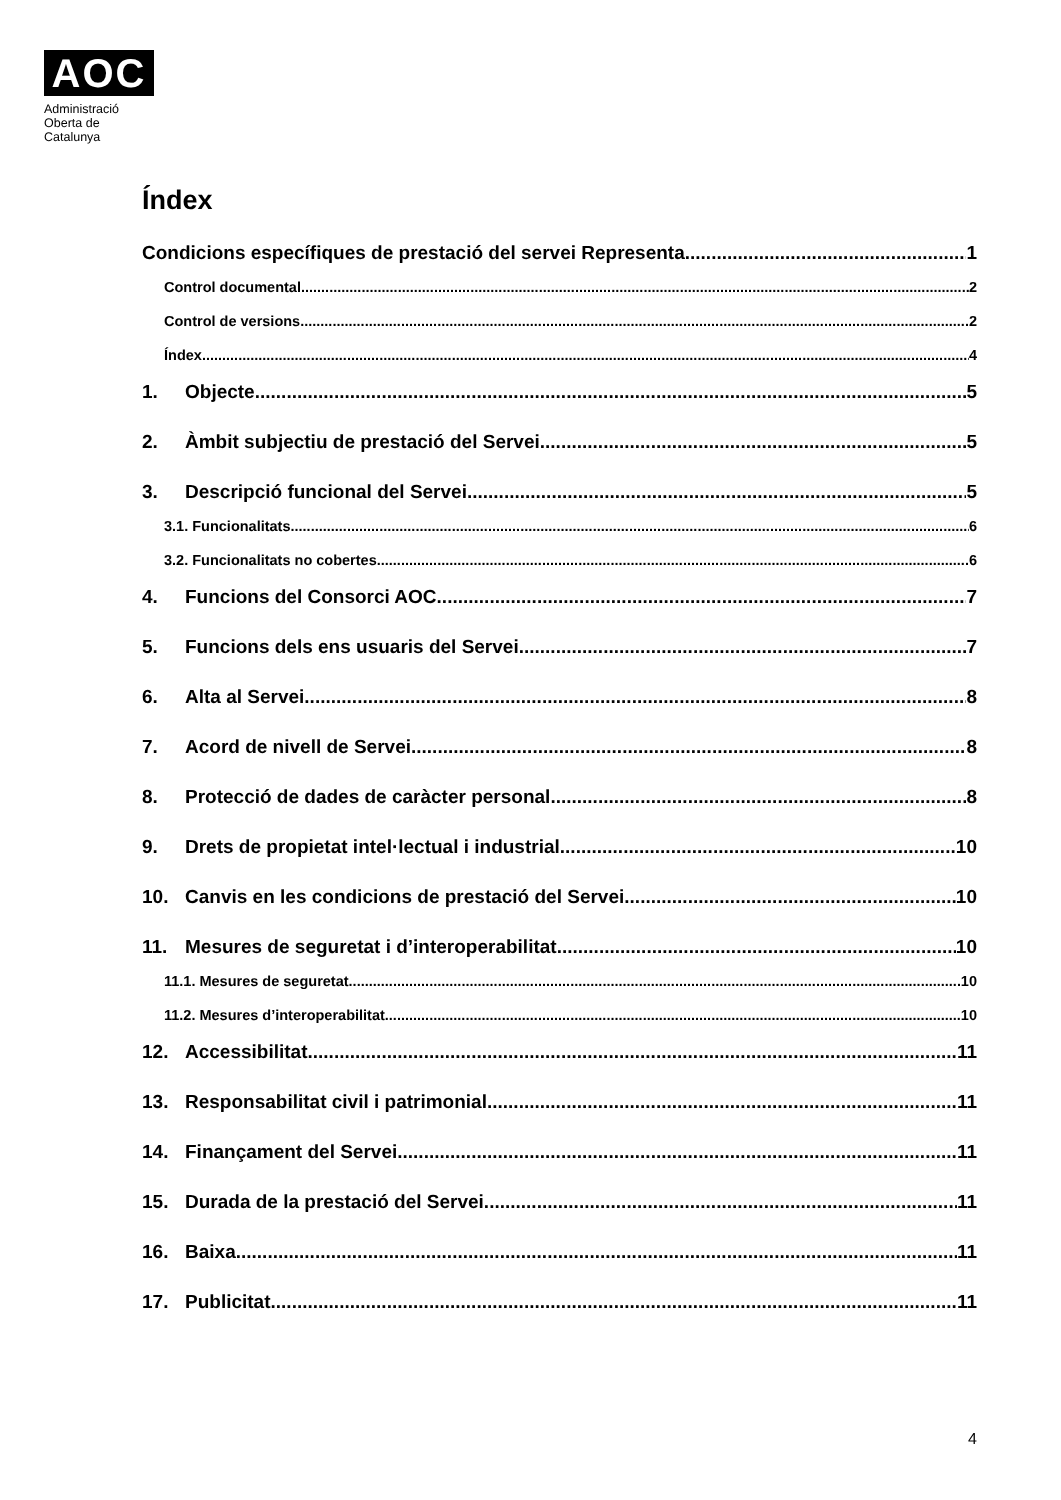AOC
Administració
Oberta de
Catalunya
Índex
Condicions específiques de prestació del servei Representa. 1
Control documental 2
Control de versions 2
Índex 4
1. Objecte 5
2. Àmbit subjectiu de prestació del Servei 5
3. Descripció funcional del Servei 5
3.1. Funcionalitats 6
3.2. Funcionalitats no cobertes 6
4. Funcions del Consorci AOC 7
5. Funcions dels ens usuaris del Servei 7
6. Alta al Servei 8
7. Acord de nivell de Servei 8
8. Protecció de dades de caràcter personal 8
9. Drets de propietat intel·lectual i industrial 10
10. Canvis en les condicions de prestació del Servei 10
11. Mesures de seguretat i d’interoperabilitat 10
11.1. Mesures de seguretat 10
11.2. Mesures d’interoperabilitat 10
12. Accessibilitat 11
13. Responsabilitat civil i patrimonial 11
14. Finançament del Servei 11
15. Durada de la prestació del Servei 11
16. Baixa 11
17. Publicitat 11
4